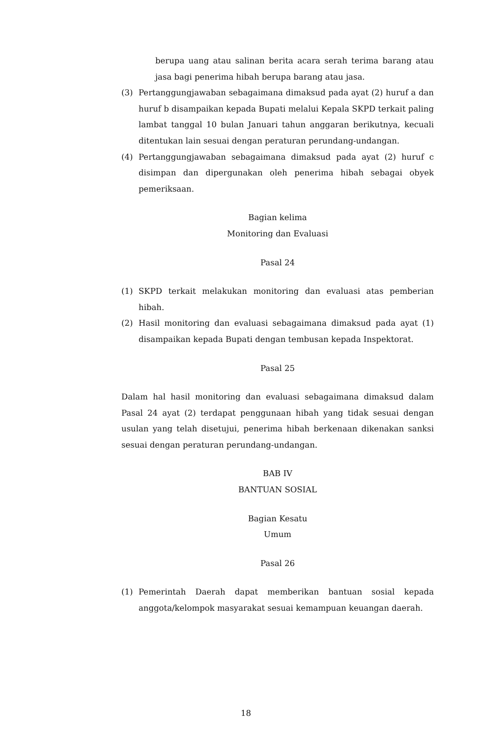berupa uang atau salinan berita acara serah terima barang atau jasa bagi penerima hibah berupa barang atau jasa.
(3) Pertanggungjawaban sebagaimana dimaksud pada ayat (2) huruf a dan huruf b disampaikan kepada Bupati melalui Kepala SKPD terkait paling lambat tanggal 10 bulan Januari tahun anggaran berikutnya, kecuali ditentukan lain sesuai dengan peraturan perundang-undangan.
(4) Pertanggungjawaban sebagaimana dimaksud pada ayat (2) huruf c disimpan dan dipergunakan oleh penerima hibah sebagai obyek pemeriksaan.
Bagian kelima
Monitoring dan Evaluasi
Pasal 24
(1) SKPD terkait melakukan monitoring dan evaluasi atas pemberian hibah.
(2) Hasil monitoring dan evaluasi sebagaimana dimaksud pada ayat (1) disampaikan kepada Bupati dengan tembusan kepada Inspektorat.
Pasal 25
Dalam hal hasil monitoring dan evaluasi sebagaimana dimaksud dalam Pasal 24 ayat (2) terdapat penggunaan hibah yang tidak sesuai dengan usulan yang telah disetujui, penerima hibah berkenaan dikenakan sanksi sesuai dengan peraturan perundang-undangan.
BAB IV
BANTUAN SOSIAL
Bagian Kesatu
Umum
Pasal 26
(1) Pemerintah Daerah dapat memberikan bantuan sosial kepada anggota/kelompok masyarakat sesuai kemampuan keuangan daerah.
18